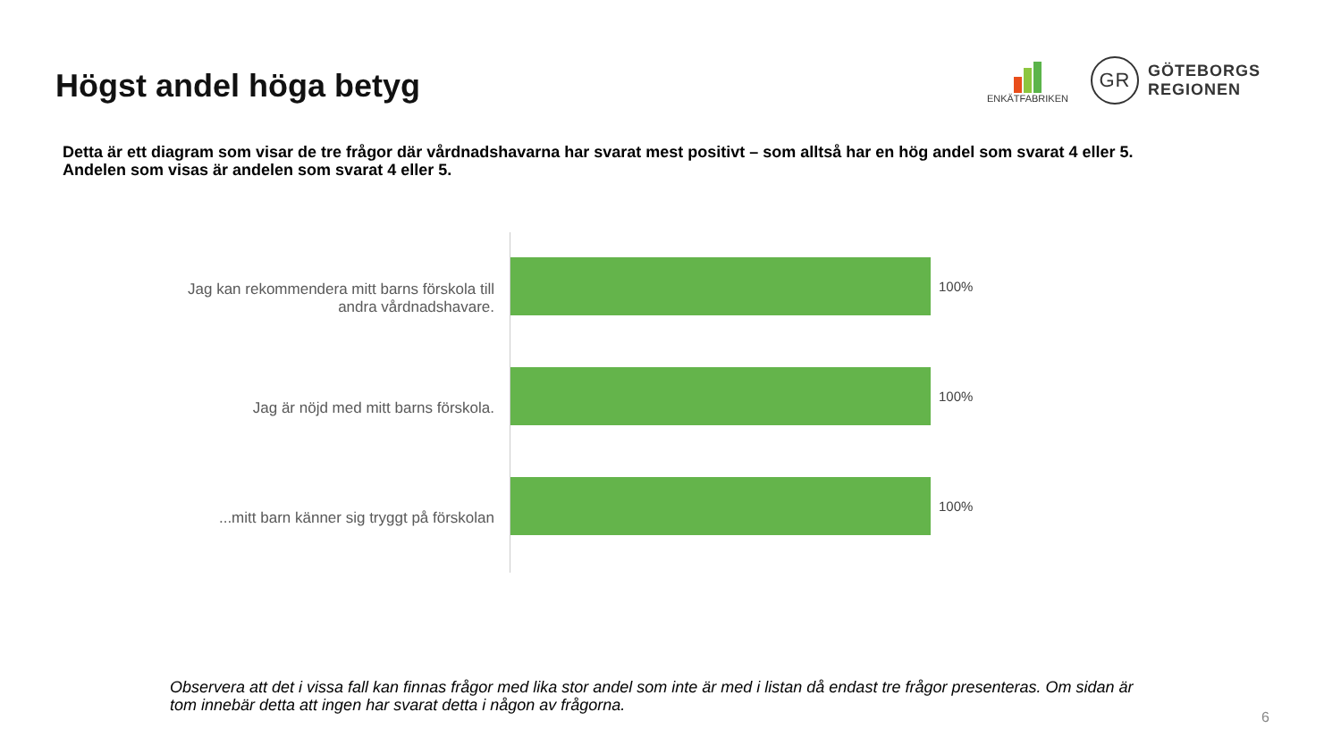Högst andel höga betyg
ENKÄTFABRIKEN
GR
GÖTEBORGS
REGIONEN
Detta är ett diagram som visar de tre frågor där vårdnadshavarna har svarat mest positivt – som alltså har en hög andel som svarat 4 eller 5.
Andelen som visas är andelen som svarat 4 eller 5.
Jag kan rekommendera mitt barns förskola till
andra vårdnadshavare.
Jag är nöjd med mitt barns förskola.
...mitt barn känner sig tryggt på förskolan
100%
100%
100%
Observera att det i vissa fall kan finnas frågor med lika stor andel som inte är med i listan då endast tre frågor presenteras. Om sidan är tom innebär detta att ingen har svarat detta i någon av frågorna.
6